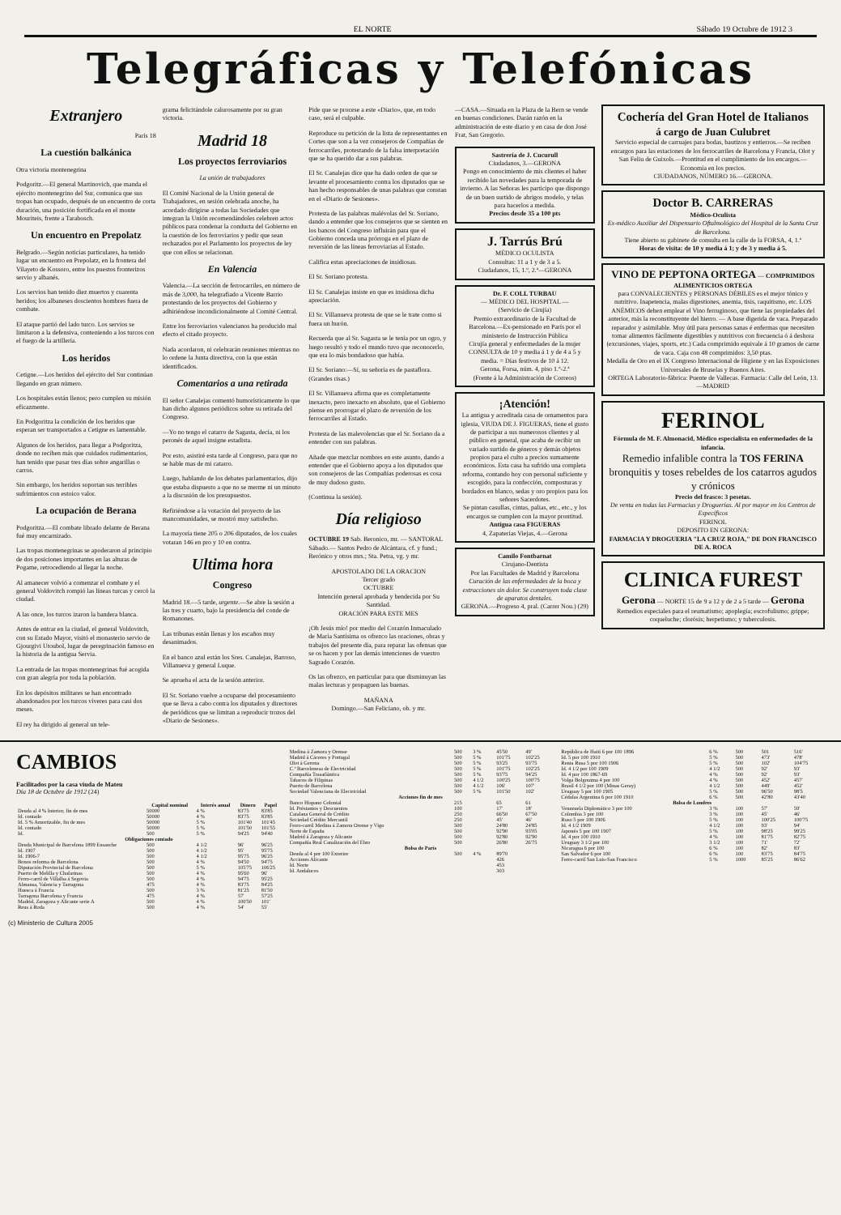EL NORTE Sábado 19 Octubre de 1912 3
Telegráficas y Telefónicas
Extranjero
París 18
La cuestión balkánica
Otra victoria montenegrina
Podgoritz.—El general Martinovich, que manda el ejército montenegrino del Sur, comunica que sus tropas han ocupado, después de un encuentro de corta duración, una posición fortificada en el monte Mouriteis, frente a Tarabosch.
Un encuentro en Prepolatz
Belgrado.—Según noticias particulares, ha tenido lugar un encuentro en Prepolatz, en la frontera del Vilayeto de Kossoro, entre los puestos fronterizos servio y albanés.
Los servios han tenido diez muertos y cuarenta heridos; los albaneses doscientos hombres fuera de combate.
El ataque partió del lado turco. Los servios se limitaron a la defensiva, conteniendo a los turcos con el fuego de la artillería.
Los heridos
Cetigne.—Los heridos del ejército del Sur continúan llegando en gran número.
Los hospitales están llenos; pero cumplen su misión eficazmente.
En Podgoritza la condición de los heridos que esperan ser transportados a Cetigne es lamentable.
Algunos de los heridos, para llegar a Podgoritza, donde no reciben más que cuidados rudimentarios, han tenido que pasar tres días sobre angarillas o carros.
Sin embargo, los heridos soportan sus terribles sufrimientos con estoico valor.
La ocupación de Berana
Podgoritza.—El combate librado delante de Berana fué muy encarnizado.
Las tropas montenegrinas se apoderaron al principio de dos posiciones importantes en las alturas de Pogame, retrocediendo al llegar la noche.
Al amanecer volvió a comenzar el combate y el general Voldovitch rompió las líneas turcas y cercó la ciudad.
A las once, los turcos izaron la bandera blanca.
Antes de entrar en la ciudad, el general Voldovitch, con su Estado Mayor, visitó el monasterio servio de Gjourgivi Utoubol, lugar de peregrinación famoso en la historia de la antigua Servia.
La entrada de las tropas montenegrinas fué acogida con gran alegría por toda la población.
En los depósitos militares se han encontrado abandonados por los turcos víveres para casi dos meses.
El rey ha dirigido al general un tele-
grama felicitándole calurosamente por su gran victoria.
Madrid 18
Los proyectos ferroviarios
La unión de trabajadores
El Comité Nacional de la Unión general de Trabajadores, en sesión celebrada anoche, ha acordado dirigirse a todas las Sociedades que integran la Unión recomendándoles celebren actos públicos para condenar la conducta del Gobierno en la cuestión de los ferroviarios y pedir que sean rechazados por el Parlamento los proyectos de ley que con ellos se relacionan.
En Valencia
Valencia.—La sección de ferrocarriles, en número de más de 3,000, ha telegrafiado a Vicente Barrio protestando de los proyectos del Gobierno y adhiriéndose incondicionalmente al Comité Central.
Entre los ferroviarios valencianos ha producido mal efecto el citado proyecto.
Nada acordaron, ni celebrarán reuniones mientras no lo ordene la Junta directiva, con la que están identificados.
Comentarios a una retirada
El señor Canalejas comentó humorísticamente lo que han dicho algunos periódicos sobre su retirada del Congreso.
—Yo no tengo el catarro de Sagasta, decía, ni los peronés de aquel insigne estadista.
Por esto, asistiré esta tarde al Congreso, para que no se hable mas de mi catarro.
Luego, hablando de los debates parlamentarios, dijo que estaba dispuesto a que no se merme ni un minuto a la discusión de los presupuestos.
Refiriéndose a la votación del proyecto de las mancomunidades, se mostró muy satisfecho.
La mayoría tiene 205 o 206 diputados, de los cuales votaran 146 en pro y 10 en contra.
Ultima hora
Congreso
Madrid 18.—5 tarde, urgente.—Se abre la sesión a las tres y cuarto, bajo la presidencia del conde de Romanones.
Las tribunas están llenas y los escaños muy desanimados.
En el banco azul están los Sres. Canalejas, Barroso, Villanueva y general Luque.
Se aprueba el acta de la sesión anterior.
El Sr. Soriano vuelve a ocuparse del procesamiento que se lleva a cabo contra los diputados y directores de periódicos que se limitan a reproducir trozos del «Diario de Sesiones».
Pide que se procese a este «Diario», que, en todo caso, será el culpable.
Reproduce su petición de la lista de representantes en Cortes que son a la vez consejeros de Compañías de ferrocarriles, protestando de la falsa interpretación que se ha querido dar a sus palabras.
El Sr. Canalejas dice que ha dado orden de que se levante el procesamiento contra los diputados que se han hecho responsables de unas palabras que constan en el «Diario de Sesiones».
Protesta de las palabras malévolas del Sr. Soriano, dando a entender que los consejeros que se sienten en los bancos del Congreso influirán para que el Gobierno conceda una prórroga en el plazo de reversión de las líneas ferroviarias al Estado.
Califica estas apreciaciones de insidiosas.
El Sr. Soriano protesta.
El Sr. Canalejas insiste en que es insidiosa dicha apreciación.
El Sr. Villanueva protesta de que se le trate como si fuera un hurón.
Recuerda que al Sr. Sagasta se le tenía por un ogro, y luego resultó y todo el mundo tuvo que reconocerlo, que era lo más bondadoso que había.
El Sr. Soriano:—Sí, su señoría es de pastaflora. (Grandes risas.)
El Sr. Villanueva afirma que es completamente inexacto, pero inexacto en absoluto, que el Gobierno piense en prorrogar el plazo de reversión de los ferrocarriles al Estado.
Protesta de las malevolencias que el Sr. Soriano da a entender con sus palabras.
Añade que mezclar nombres en este asunto, dando a entender que el Gobierno apoya a los diputados que son consejeros de las Compañías poderosas es cosa de muy dudoso gusto.
(Continua la sesión).
Día religioso
OCTUBRE 19 Sab. Beronico, mr. — SANTORAL Sábado.— Santos Pedro de Alcántara, cf. y fund.; Berónico y otros mrs.; Sta. Petra, vg. y mr.
APOSTOLADO DE LA ORACION
Tercer grado
OCTUBRE
Intención general aprobada y bendecida por Su Santidad.
ORACIÓN PARA ESTE MES
¡Oh Jesús mío! por medio del Corazón Inmaculado de María Santísima os ofrezco las oraciones, obras y trabajos del presente día, para reparar las ofensas que se os hacen y por las demás intenciones de vuestro Sagrado Corazón.
Os las ofrezco, en particular para que disminuyan las malas lecturas y propaguen las buenas.
MAÑANA
Domingo.—San Feliciano, ob. y mr.
—CASA.—Situada en la Plaza de la Bern se vende en buenas condiciones. Darán razón en la administración de este diario y en casa de don José Frat, San Gregorio.
Sastrería de J. Cucurull
Ciudadanos, 3.—GERONA
Pongo en conocimiento de mis clientes el haber recibido las novedades para la temporada de invierno. A las Señoras les participo que dispongo de un buen surtido de abrigos modelo, y telas para hacerlos a medida.
Precios desde 35 a 100 pts
J. Tarrús Brú
MÉDICO OCULISTA
Consultas: 11 a 1 y de 3 a 5.
Ciudadanos, 15, 1.º, 2.ª—GERONA
Dr. F. COLL TURBAU
— MÉDICO DEL HOSPITAL —
(Servicio de Cirujía)
Premio extraordinario de la Facultad de Barcelona.—Ex-pensionado en París por el ministerio de Instrucción Pública
Cirujía general y enfermedades de la mujer
CONSULTA de 10 y media á 1 y de 4 a 5 y media. = Días festivos de 10 á 12.
Gerona, Forsa, núm. 4, piso 1.º-2.ª
(Frente á la Administración de Correos)
¡Atención!
La antigua y acreditada casa de ornamentos para iglesia, VIUDA DE J. FIGUERAS, tiene el gusto de participar a sus numerosos clientes y al público en general, que acaba de recibir un variado surtido de géneros y demás objetos propios para el culto a precios sumamente económicos. Esta casa ha sufrido una completa reforma, contando hoy con personal suficiente y escogido, para la confección, composturas y bordados en blanco, sedas y oro propios para los señores Sacerdotes.
Se pintan casullas, cintas, palias, etc., etc., y los encargos se cumplen con la mayor prontitud.
Antigua casa FIGUERAS
4, Zapaterías Viejas, 4.—Gerona
Camilo Fontbarnat
Cirujano-Dentista
Por las Facultades de Madrid y Barcelona
Curación de las enfermedades de la boca y extracciones sin dolor. Se construyen toda clase de aparatos dentales.
GERONA.—Progreso 4, pral. (Carrer Nou.) (29)
Cochería del Gran Hotel de Italianos
á cargo de Juan Culubret
Servicio especial de carruajes para bodas, bautizos y entierros.—Se reciben encargos para las estaciones de los ferrocarriles de Barcelona y Francia, Olot y San Feliu de Guixols.—Prontitud en el cumplimiento de los encargos.—Economía en los precios.
CIUDADANOS, NÚMERO 16.—GERONA.
Doctor B. CARRERAS
Médico-Oculista
Ex-médico Auxiliar del Dispensario Oftalmológico del Hospital de la Santa Cruz de Barcelona.
Tiene abierto su gabinete de consulta en la calle de la FORSA, 4, 1.º
Horas de visita: de 10 y media á 1; y de 3 y media á 5.
VINO DE PEPTONA ORTEGA — COMPRIMIDOS ALIMENTICIOS ORTEGA
para CONVALECIENTES y PERSONAS DÉBILES es el mejor tónico y nutritivo. Inapetencia, malas digestiones, anemia, tisis, raquitismo, etc. LOS ANÉMICOS deben emplear el Vino ferruginoso, que tiene las propiedades del anterior, más la reconstituyente del hierro. — A base digerida de vaca. Preparado reparador y asimilable. Muy útil para personas sanas é enfermas que necesiten tomar alimentos fácilmente digestibles y nutritivos con frecuencia ó á deshora (excursiones, viajes, sports, etc.) Cada comprimido equivale á 10 gramos de carne de vaca. Caja con 48 comprimidos: 3,50 ptas.
Medalla de Oro en el IX Congreso Internacional de Higiene y en las Exposiciones Universales de Bruselas y Buenos Aires.
ORTEGA Laboratorio-fábrica: Puente de Vallecas. Farmacia: Calle del León, 13.—MADRID
FERINOL
Fórmula de M. F. Almonacid, Médico especialista en enfermedades de la infancia.
Remedio infalible contra la TOS FERINA bronquitis y toses rebeldes de los catarros agudos y crónicos
Precio del frasco: 3 pesetas.
De venta en todas las Farmacias y Droguerías. Al por mayor en los Centros de Específicos
FERINOL
DEPOSITO EN GERONA:
FARMACIA Y DROGUERIA "LA CRUZ ROJA," DE DON FRANCISCO DE A. ROCA
CLINICA FUREST
Gerona — NORTE 15 de 9 a 12 y de 2 a 5 tarde — Gerona
Remedios especiales para el reumatismo; apoplegía; escrofulismo; grippe; coqueluche; clorósis; herpetismo; y tuberculosis.
CAMBIOS
Facilitados por la casa viuda de Mateu
Día 18 de Octubre de 1912 (24)
| | Capital nominal | Interés anual | Dinero | Papel |
| --- | --- | --- | --- | --- |
| Deuda al 4 % Interior, fin de mes | 50000 | 4 % | 83'75 | 83'85 |
| Id. contado | 50000 | 4 % | 83'75 | 83'85 |
| Id. 5 % Amortizable, fin de mes | 50000 | 5 % | 101'40 | 101'45 |
| Id. contado | 50000 | 5 % | 101'50 | 101'55 |
| Id. | 500 | 5 % | 94'25 | 94'40 |
| Obligaciones contado | | | | |
| Deuda Municipal de Barcelona 1899 Ensanche | 500 | 4 1/2 | 96' | 96'25 |
| Id. 1907 | 500 | 4 1/2 | 95' | 95'75 |
| Id. 1906-7 | 500 | 4 1/2 | 95'75 | 96'25 |
| Bonos reforma de Barcelona | 500 | 4 % | 94'50 | 94'75 |
| Diputación Provincial de Barcelona | 500 | 5 % | 105'75 | 106'25 |
| Puerto de Melilla y Chafarinas | 500 | 4 % | 95'60 | 96' |
| Ferro-carril de Villalba á Segovia | 500 | 4 % | 94'75 | 95'25 |
| Almansa, Valencia y Tarragona | 475 | 4 % | 83'75 | 84'25 |
| Huesca á Francia | 500 | 3 % | 81'25 | 81'50 |
| Tarragona Barcelona y Francia | 475 | 4 % | 57' | 57'25 |
| Madrid, Zaragoza y Alicante serie A | 500 | 4 % | 100'50 | 101' |
| Reus á Roda | 500 | 4 % | 54' | 55' |
| Medina á Zamora y Orense | 500 | 3 % | 45'50 | 49' |
| Madrid á Cáceres y Portugal | 500 | 5 % | 101'75 | 102'25 |
| Olot á Gerona | 500 | 5 % | 93'25 | 93'75 |
| C.ª Barcelonesa de Electricidad | 500 | 5 % | 101'75 | 102'25 |
| Compañía Trasatlántica | 500 | 5 % | 93'75 | 94'25 |
| Tabacos de Filipinas | 500 | 4 1/2 | 100'25 | 100'75 |
| Puerto de Barcelona | 500 | 4 1/2 | 106' | 107' |
| Sociedad Valenciana de Electricidad | 500 | 5 % | 101'50 | 102' |
| Acciones fin de mes | | | | |
| Banco Hispano Colonial | 215 | | 65 | 61 |
| Id. Préstamos y Descuentos | 100 | | 17' | 18' |
| Catalana General de Crédito | 250 | | 66'50 | 67'50 |
| Sociedad Crédito Mercantil | 250 | | 45' | 46' |
| Ferro-carril Medina á Zamora Orense y Vigo | 500 | | 24'80 | 24'85 |
| Norte de España | 500 | | 92'90 | 93'05 |
| Madrid á Zaragoza y Alicante | 500 | | 92'80 | 92'90 |
| Compañía Real Canalización del Ebro | 500 | | 26'80 | 26'75 |
| Bolsa de París | | | | |
| Deuda al 4 por 100 Exterior | 500 | 4 % | 89'70 | |
| Acciones Alicante | | | 426 | |
| Id. Norte | | | 453 | |
| Id. Andaluces | | | 303 | |
| República de Haití 6 por 100 1896 | 6 % | 500 | 501 | 516' |
| Id. 5 por 100 1910 | 5 % | 500 | 473' | 478' |
| Renta Rusa 5 por 100 1906 | 5 % | 500 | 102' | 104'75 |
| Id. 4 1/2 por 100 1909 | 4 1/2 | 500 | 92' | 93' |
| Id. 4 por 100 1867-69 | 4 % | 500 | 92' | 93' |
| Volga Bolgouima 4 por 100 | 4 % | 500 | 452' | 457' |
| Brasil 4 1/2 por 100 (Minas Geray) | 4 1/2 | 500 | 449' | 452' |
| Uruguay 5 por 100 1905 | 5 % | 500 | 96'50 | 98'5 |
| Cédulas Argentina 6 por 100 1910 | 6 % | 500 | 42'80 | 43'40 |
| Bolsa de Londres | | | | |
| Venezuela Diplomático 3 por 100 | 3 % | 100 | 57' | 59' |
| Colombia 3 por 100 | 3 % | 100 | 45' | 46' |
| Ruso 5 por 100 1906 | 5 % | 100 | 100'25 | 100'75 |
| Id. 4 1/2 1909 | 4 1/2 | 100 | 93' | 94' |
| Japonés 5 por 100 1907 | 5 % | 100 | 98'25 | 99'25 |
| Id. 4 por 100 1910 | 4 % | 100 | 81'75 | 82'75 |
| Uruguay 3 1/2 por 100 | 3 1/2 | 100 | 71' | 72' |
| Nicaragua 6 por 100 | 6 % | 100 | 82' | 83' |
| San Salvador 6 por 100 | 6 % | 100 | 83'75 | 84'75 |
| Ferro-carril San Luis-San Francisco | 5 % | 1000 | 85'25 | 86'62 |
(c) Ministerio de Cultura 2005